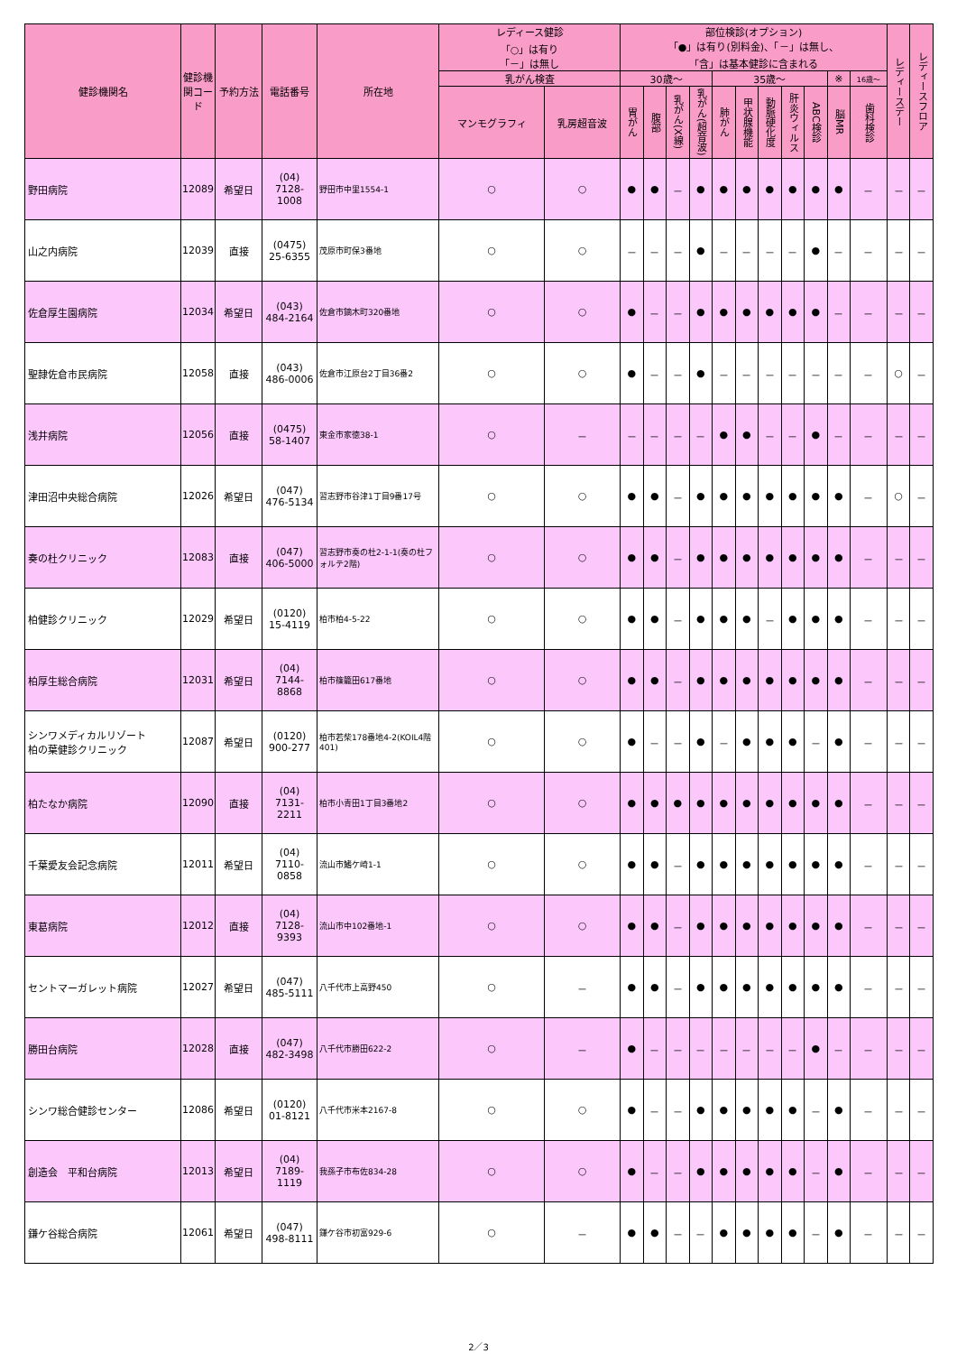| 健診機関名 | 健診機関コード | 予約方法 | 電話番号 | 所在地 | レディース健診 「○」は有り 「－」は無し | | 部位検診(オプション) 「●」は有り(別料金)、「－」は無し、 「含」は基本健診に含まれる | | | | | | | | | | | レディースデー | レディースフロア |
| --- | --- | --- | --- | --- | --- | --- | --- | --- | --- | --- | --- | --- | --- | --- | --- | --- | --- | --- | --- |
| | | | | | 乳がん検査 | | 30歳～ | | | | 35歳～ | | | | | ※ | 16歳～ | | |
| | | | | | マンモグラフィ | 乳房超音波 | 胃がん | 腹部 | 乳がん(X線) | 乳がん(超音波) | 肺がん | 甲状腺機能 | 動脈硬化度 | 肝炎ウィルス | ABC検診 | 脳MR | 歯科検診 | | |
| 野田病院 | 12089 | 希望日 | (04) 7128- 1008 | 野田市中里1554-1 | ○ | ○ | ● | ● | － | ● | ● | ● | ● | ● | ● | ● | － | － | － |
| 山之内病院 | 12039 | 直接 | (0475) 25-6355 | 茂原市町保3番地 | ○ | ○ | － | － | － | ● | － | － | － | － | ● | － | － | － | － |
| 佐倉厚生園病院 | 12034 | 希望日 | (043) 484-2164 | 佐倉市鏑木町320番地 | ○ | ○ | ● | － | － | ● | ● | ● | ● | ● | ● | － | － | － | － |
| 聖隷佐倉市民病院 | 12058 | 直接 | (043) 486-0006 | 佐倉市江原台2丁目36番2 | ○ | ○ | ● | － | － | ● | － | － | － | － | － | － | － | ○ | － |
| 浅井病院 | 12056 | 直接 | (0475) 58-1407 | 東金市家徳38-1 | ○ | － | － | － | － | － | ● | ● | － | － | ● | － | － | － | － |
| 津田沼中央総合病院 | 12026 | 希望日 | (047) 476-5134 | 習志野市谷津1丁目9番17号 | ○ | ○ | ● | ● | － | ● | ● | ● | ● | ● | ● | ● | － | ○ | － |
| 奏の杜クリニック | 12083 | 直接 | (047) 406-5000 | 習志野市奏の杜2-1-1(奏の杜フォルテ2階) | ○ | ○ | ● | ● | － | ● | ● | ● | ● | ● | ● | ● | － | － | － |
| 柏健診クリニック | 12029 | 希望日 | (0120) 15-4119 | 柏市柏4-5-22 | ○ | ○ | ● | ● | － | ● | ● | ● | － | ● | ● | ● | － | － | － |
| 柏厚生総合病院 | 12031 | 希望日 | (04) 7144- 8868 | 柏市篠籠田617番地 | ○ | ○ | ● | ● | － | ● | ● | ● | ● | ● | ● | ● | － | － | － |
| シンワメディカルリゾート 柏の葉健診クリニック | 12087 | 希望日 | (0120) 900-277 | 柏市若柴178番地4-2(KOIL4階401) | ○ | ○ | ● | － | － | ● | － | ● | ● | ● | － | ● | － | － | － |
| 柏たなか病院 | 12090 | 直接 | (04) 7131- 2211 | 柏市小青田1丁目3番地2 | ○ | ○ | ● | ● | ● | ● | ● | ● | ● | ● | ● | ● | － | － | － |
| 千葉愛友会記念病院 | 12011 | 希望日 | (04) 7110- 0858 | 流山市鰭ケ崎1-1 | ○ | ○ | ● | ● | － | ● | ● | ● | ● | ● | ● | ● | － | － | － |
| 東葛病院 | 12012 | 直接 | (04) 7128- 9393 | 流山市中102番地-1 | ○ | ○ | ● | ● | － | ● | ● | ● | ● | ● | ● | ● | － | － | － |
| セントマーガレット病院 | 12027 | 希望日 | (047) 485-5111 | 八千代市上高野450 | ○ | － | ● | ● | － | ● | ● | ● | ● | ● | ● | ● | － | － | － |
| 勝田台病院 | 12028 | 直接 | (047) 482-3498 | 八千代市勝田622-2 | ○ | － | ● | － | － | － | － | － | － | － | ● | － | － | － | － |
| シンワ総合健診センター | 12086 | 希望日 | (0120) 01-8121 | 八千代市米本2167-8 | ○ | ○ | ● | － | － | ● | ● | ● | ● | ● | － | ● | － | － | － |
| 創造会 平和台病院 | 12013 | 希望日 | (04) 7189- 1119 | 我孫子市布佐834-28 | ○ | ○ | ● | － | － | ● | ● | ● | ● | ● | － | ● | － | － | － |
| 鎌ケ谷総合病院 | 12061 | 希望日 | (047) 498-8111 | 鎌ケ谷市初富929-6 | ○ | － | ● | ● | － | － | ● | ● | ● | ● | － | ● | － | － | － |
2／3